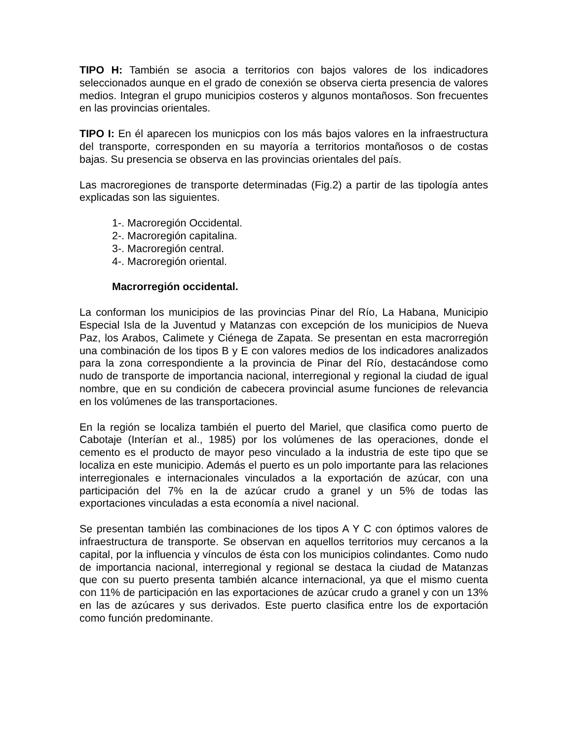TIPO H: También se asocia a territorios con bajos valores de los indicadores seleccionados aunque en el grado de conexión se observa cierta presencia de valores medios. Integran el grupo municipios costeros y algunos montañosos. Son frecuentes en las provincias orientales.
TIPO I: En él aparecen los municpios con los más bajos valores en la infraestructura del transporte, corresponden en su mayoría a territorios montañosos o de costas bajas. Su presencia se observa en las provincias orientales del país.
Las macroregiones de transporte determinadas (Fig.2) a partir de las tipología antes explicadas son las siguientes.
1-. Macroregión Occidental.
2-. Macroregión capitalina.
3-. Macroregión central.
4-. Macroregión oriental.
Macrorregión occidental.
La conforman los municipios de las provincias Pinar del Río, La Habana, Municipio Especial Isla de la Juventud y Matanzas con excepción de los municipios de Nueva Paz, los Arabos, Calimete y Ciénega de Zapata. Se presentan en esta macrorregión una combinación de los tipos B y E con valores medios de los indicadores analizados para la zona correspondiente a la provincia de Pinar del Río, destacándose como nudo de transporte de importancia nacional, interregional y regional la ciudad de igual nombre, que en su condición de cabecera provincial asume funciones de relevancia en los volúmenes de las transportaciones.
En la región se localiza también el puerto del Mariel, que clasifica como puerto de Cabotaje (Interían et al., 1985) por los volúmenes de las operaciones, donde el cemento es el producto de mayor peso vinculado a la industria de este tipo que se localiza en este municipio. Además el puerto es un polo importante para las relaciones interregionales e internacionales vinculados a la exportación de azúcar, con una participación del 7% en la de azúcar crudo a granel y un 5% de todas las exportaciones vinculadas a esta economía a nivel nacional.
Se presentan también las combinaciones de los tipos A Y C con óptimos valores de infraestructura de transporte. Se observan en aquellos territorios muy cercanos a la capital, por la influencia y vínculos de ésta con los municipios colindantes. Como nudo de importancia nacional, interregional y regional se destaca la ciudad de Matanzas que con su puerto presenta también alcance internacional, ya que el mismo cuenta con 11% de participación en las exportaciones de azúcar crudo a granel y con un 13% en las de azúcares y sus derivados. Este puerto clasifica entre los de exportación como función predominante.